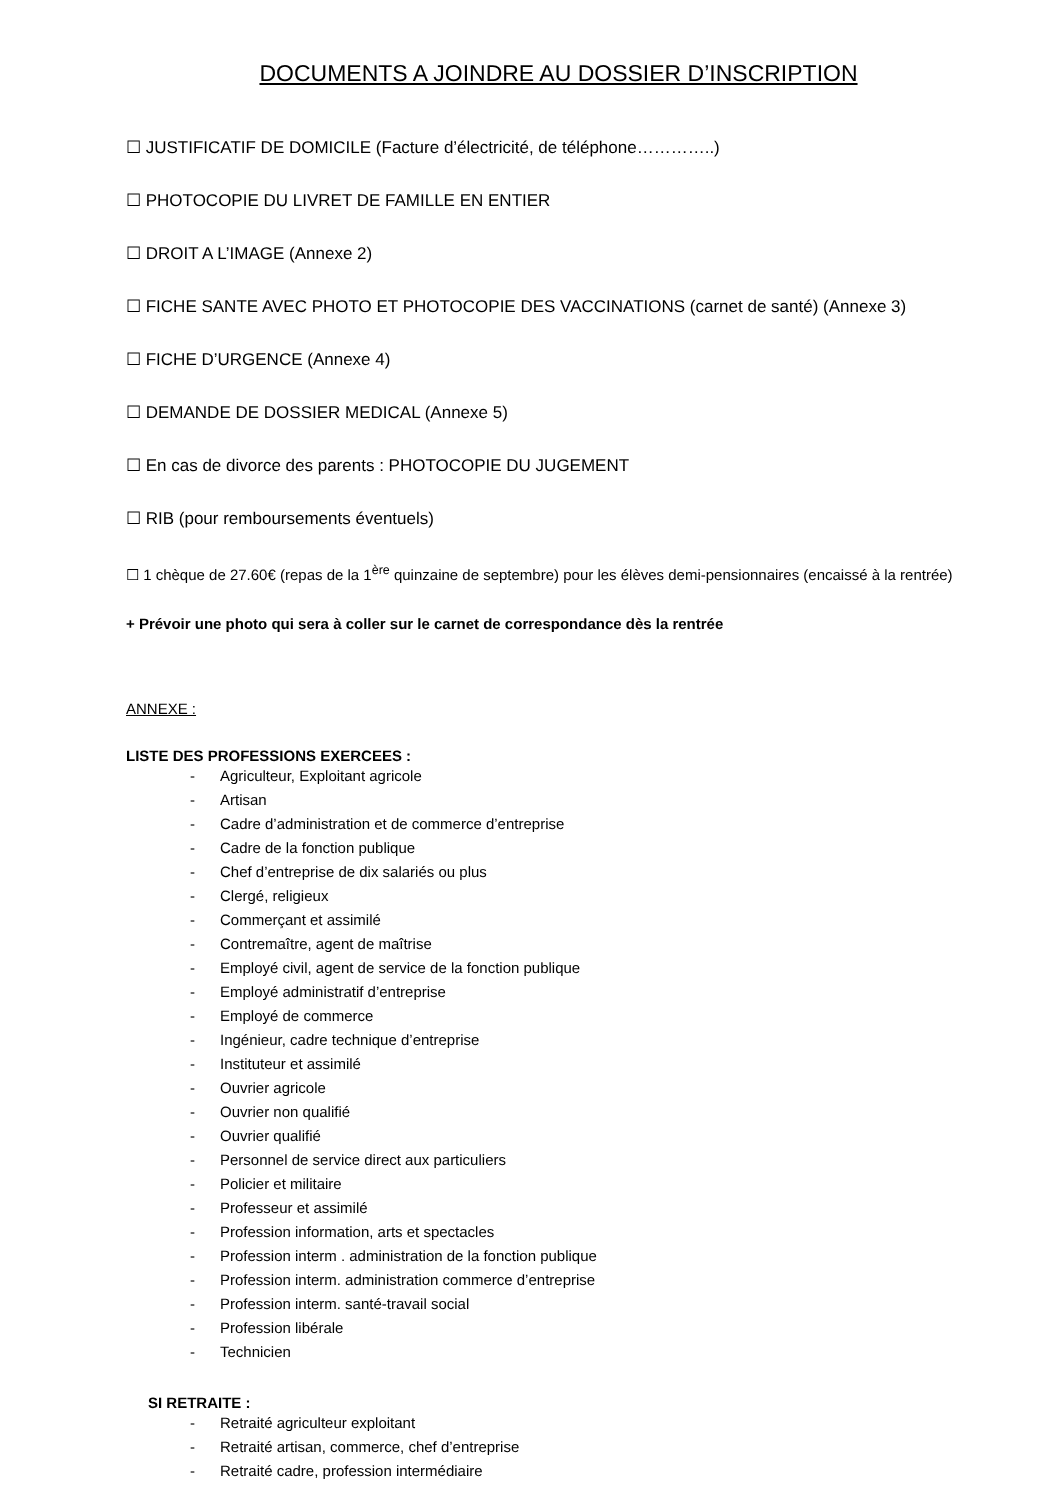DOCUMENTS A JOINDRE AU DOSSIER D’INSCRIPTION
☐ JUSTIFICATIF DE DOMICILE (Facture d’électricité, de téléphone…………..)
☐ PHOTOCOPIE DU LIVRET DE FAMILLE EN ENTIER
☐ DROIT A L’IMAGE (Annexe 2)
☐ FICHE SANTE AVEC PHOTO ET PHOTOCOPIE DES VACCINATIONS (carnet de santé) (Annexe 3)
☐ FICHE D’URGENCE (Annexe 4)
☐ DEMANDE DE DOSSIER MEDICAL (Annexe 5)
☐ En cas de divorce des parents : PHOTOCOPIE DU JUGEMENT
☐ RIB (pour remboursements éventuels)
☐ 1 chèque de 27.60€ (repas de la 1<sup>ère</sup> quinzaine de septembre) pour les élèves demi-pensionnaires (encaissé à la rentrée)
+ Prévoir une photo qui sera à coller sur le carnet de correspondance dès la rentrée
ANNEXE :
LISTE DES PROFESSIONS EXERCEES :
- Agriculteur, Exploitant agricole
- Artisan
- Cadre d’administration et de commerce d’entreprise
- Cadre de la fonction publique
- Chef d’entreprise de dix salariés ou plus
- Clergé, religieux
- Commerçant et assimilé
- Contremaître, agent de maîtrise
- Employé civil, agent de service de la fonction publique
- Employé administratif d’entreprise
- Employé de commerce
- Ingénieur, cadre technique d’entreprise
- Instituteur et assimilé
- Ouvrier agricole
- Ouvrier non qualifié
- Ouvrier qualifié
- Personnel de service direct aux particuliers
- Policier et militaire
- Professeur et assimilé
- Profession information, arts et spectacles
- Profession interm . administration de la fonction publique
- Profession interm. administration commerce d’entreprise
- Profession interm. santé-travail social
- Profession libérale
- Technicien
SI RETRAITE :
- Retraité agriculteur exploitant
- Retraité artisan, commerce, chef d’entreprise
- Retraité cadre, profession intermédiaire